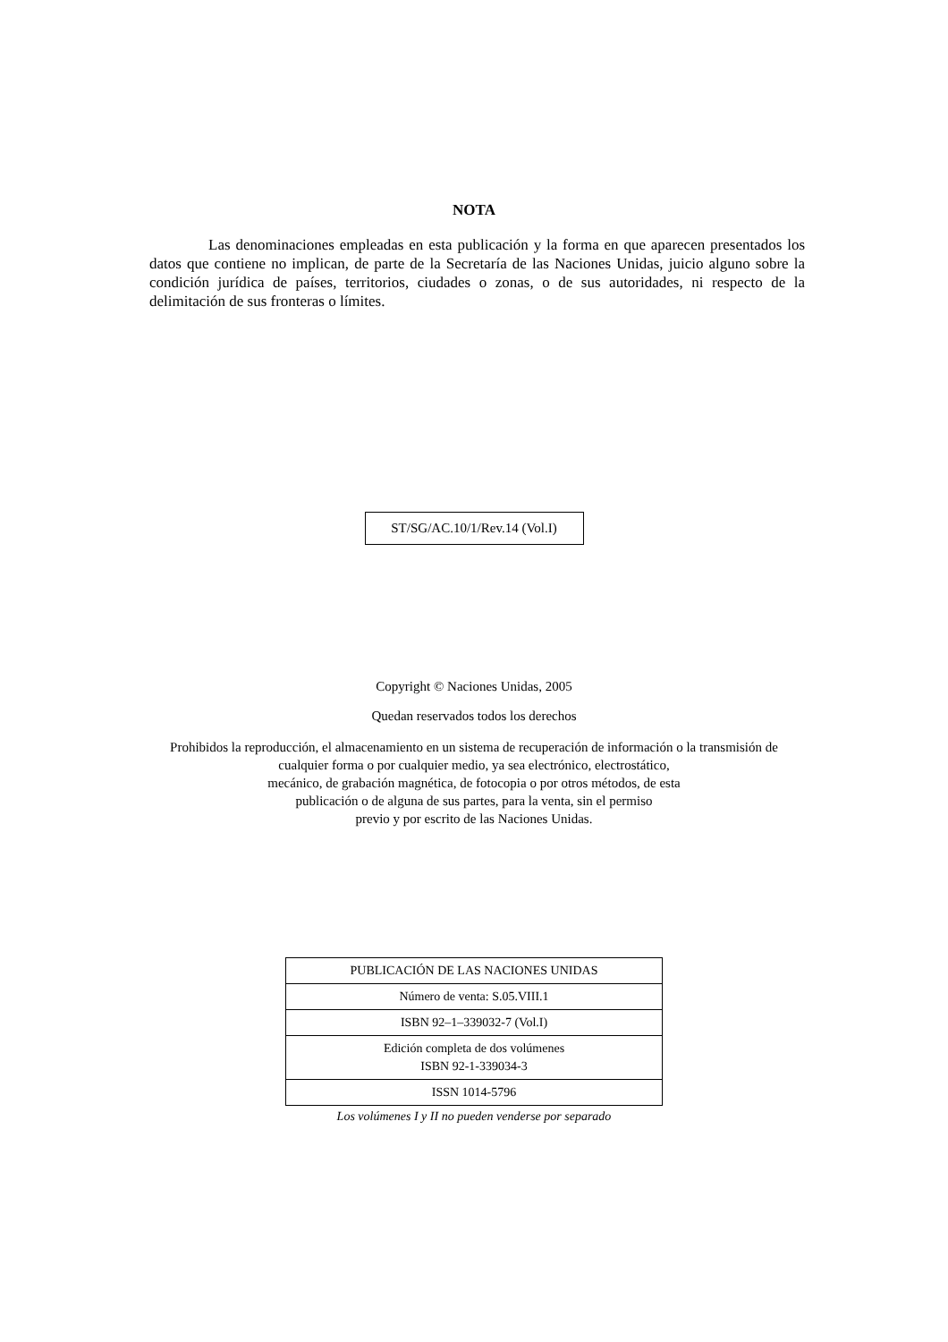NOTA
Las denominaciones empleadas en esta publicación y la forma en que aparecen presentados los datos que contiene no implican, de parte de la Secretaría de las Naciones Unidas, juicio alguno sobre la condición jurídica de países, territorios, ciudades o zonas, o de sus autoridades, ni respecto de la delimitación de sus fronteras o límites.
ST/SG/AC.10/1/Rev.14 (Vol.I)
Copyright © Naciones Unidas, 2005
Quedan reservados todos los derechos
Prohibidos la reproducción, el almacenamiento en un sistema de recuperación de información o la transmisión de
cualquier forma o por cualquier medio, ya sea electrónico, electrostático,
mecánico, de grabación magnética, de fotocopia o por otros métodos, de esta
publicación o de alguna de sus partes, para la venta, sin el permiso
previo y por escrito de las Naciones Unidas.
| PUBLICACIÓN DE LAS NACIONES UNIDAS |
| Número de venta: S.05.VIII.1 |
| ISBN 92–1–339032-7 (Vol.I) |
| Edición completa de dos volúmenes ISBN 92-1-339034-3 |
| ISSN 1014-5796 |
Los volúmenes I y II no pueden venderse por separado